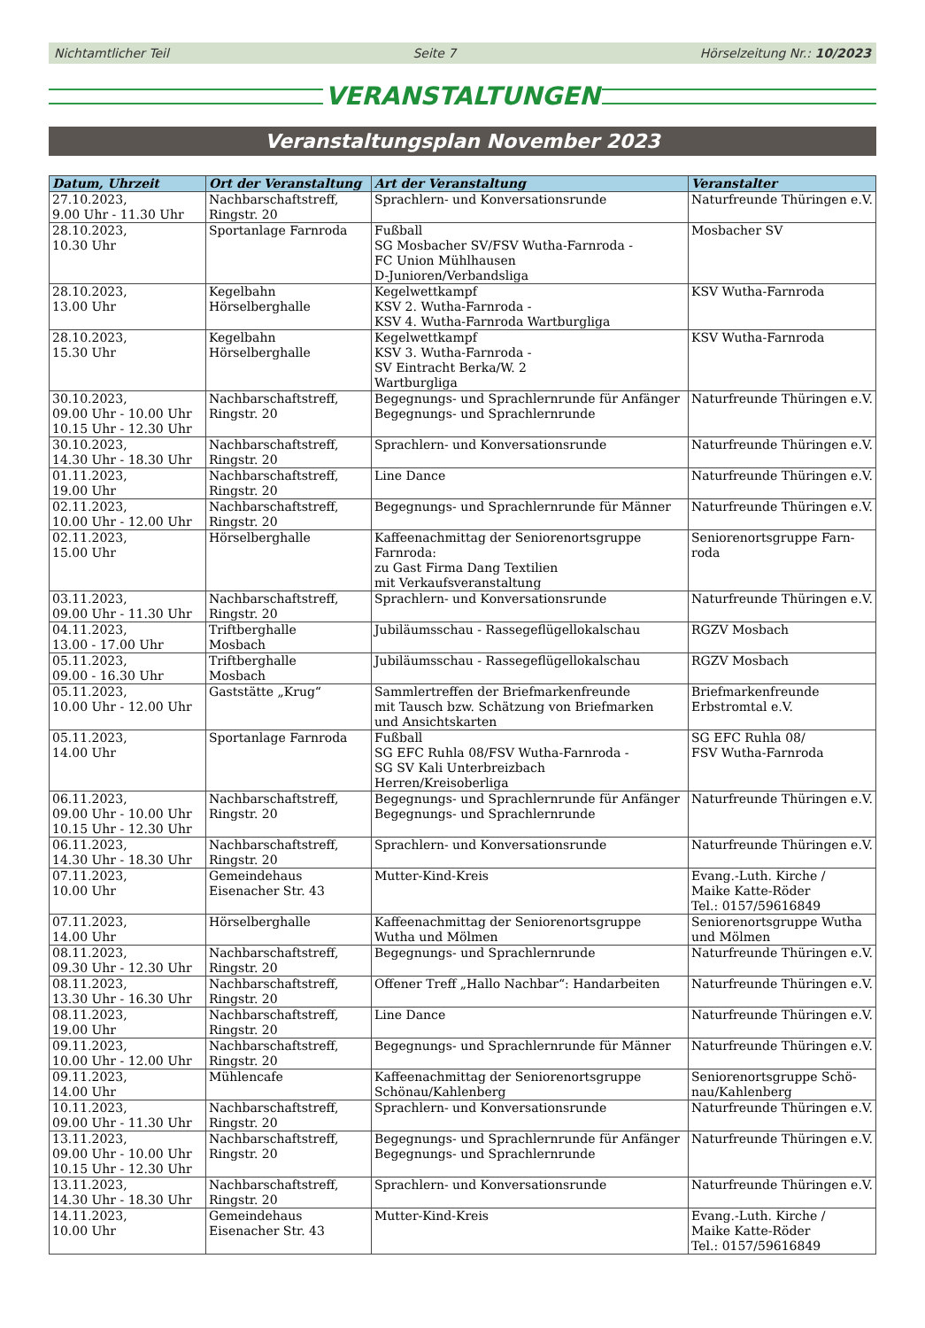Nichtamtlicher Teil Seite 7 Hörselzeitung Nr.: 10/2023
VERANSTALTUNGEN
Veranstaltungsplan November 2023
| Datum, Uhrzeit | Ort der Veranstaltung | Art der Veranstaltung | Veranstalter |
| --- | --- | --- | --- |
| 27.10.2023, 9.00 Uhr - 11.30 Uhr | Nachbarschaftstreff, Ringstr. 20 | Sprachlern- und Konversationsrunde | Naturfreunde Thüringen e.V. |
| 28.10.2023, 10.30 Uhr | Sportanlage Farnroda | Fußball SG Mosbacher SV/FSV Wutha-Farnroda - FC Union Mühlhausen D-Junioren/Verbandsliga | Mosbacher SV |
| 28.10.2023, 13.00 Uhr | Kegelbahn Hörselberghalle | Kegelwettkampf KSV 2. Wutha-Farnroda - KSV 4. Wutha-Farnroda Wartburgliga | KSV Wutha-Farnroda |
| 28.10.2023, 15.30 Uhr | Kegelbahn Hörselberghalle | Kegelwettkampf KSV 3. Wutha-Farnroda - SV Eintracht Berka/W. 2 Wartburgliga | KSV Wutha-Farnroda |
| 30.10.2023, 09.00 Uhr - 10.00 Uhr 10.15 Uhr - 12.30 Uhr | Nachbarschaftstreff, Ringstr. 20 | Begegnungs- und Sprachlernrunde für Anfänger Begegnungs- und Sprachlernrunde | Naturfreunde Thüringen e.V. |
| 30.10.2023, 14.30 Uhr - 18.30 Uhr | Nachbarschaftstreff, Ringstr. 20 | Sprachlern- und Konversationsrunde | Naturfreunde Thüringen e.V. |
| 01.11.2023, 19.00 Uhr | Nachbarschaftstreff, Ringstr. 20 | Line Dance | Naturfreunde Thüringen e.V. |
| 02.11.2023, 10.00 Uhr - 12.00 Uhr | Nachbarschaftstreff, Ringstr. 20 | Begegnungs- und Sprachlernrunde für Männer | Naturfreunde Thüringen e.V. |
| 02.11.2023, 15.00 Uhr | Hörselberghalle | Kaffeenachmittag der Seniorenortsgruppe Farnroda: zu Gast Firma Dang Textilien mit Verkaufsveranstaltung | Seniorenortsgruppe Farn- roda |
| 03.11.2023, 09.00 Uhr - 11.30 Uhr | Nachbarschaftstreff, Ringstr. 20 | Sprachlern- und Konversationsrunde | Naturfreunde Thüringen e.V. |
| 04.11.2023, 13.00 - 17.00 Uhr | Triftberghalle Mosbach | Jubiläumsschau - Rassegeflügellokalschau | RGZV Mosbach |
| 05.11.2023, 09.00 - 16.30 Uhr | Triftberghalle Mosbach | Jubiläumsschau - Rassegeflügellokalschau | RGZV Mosbach |
| 05.11.2023, 10.00 Uhr - 12.00 Uhr | Gaststätte „Krug“ | Sammlertreffen der Briefmarkenfreunde mit Tausch bzw. Schätzung von Briefmarken und Ansichtskarten | Briefmarkenfreunde Erbstromtal e.V. |
| 05.11.2023, 14.00 Uhr | Sportanlage Farnroda | Fußball SG EFC Ruhla 08/FSV Wutha-Farnroda - SG SV Kali Unterbreizbach Herren/Kreisoberliga | SG EFC Ruhla 08/ FSV Wutha-Farnroda |
| 06.11.2023, 09.00 Uhr - 10.00 Uhr 10.15 Uhr - 12.30 Uhr | Nachbarschaftstreff, Ringstr. 20 | Begegnungs- und Sprachlernrunde für Anfänger Begegnungs- und Sprachlernrunde | Naturfreunde Thüringen e.V. |
| 06.11.2023, 14.30 Uhr - 18.30 Uhr | Nachbarschaftstreff, Ringstr. 20 | Sprachlern- und Konversationsrunde | Naturfreunde Thüringen e.V. |
| 07.11.2023, 10.00 Uhr | Gemeindehaus Eisenacher Str. 43 | Mutter-Kind-Kreis | Evang.-Luth. Kirche / Maike Katte-Röder Tel.: 0157/59616849 |
| 07.11.2023, 14.00 Uhr | Hörselberghalle | Kaffeenachmittag der Seniorenortsgruppe Wutha und Mölmen | Seniorenortsgruppe Wutha und Mölmen |
| 08.11.2023, 09.30 Uhr - 12.30 Uhr | Nachbarschaftstreff, Ringstr. 20 | Begegnungs- und Sprachlernrunde | Naturfreunde Thüringen e.V. |
| 08.11.2023, 13.30 Uhr - 16.30 Uhr | Nachbarschaftstreff, Ringstr. 20 | Offener Treff „Hallo Nachbar“: Handarbeiten | Naturfreunde Thüringen e.V. |
| 08.11.2023, 19.00 Uhr | Nachbarschaftstreff, Ringstr. 20 | Line Dance | Naturfreunde Thüringen e.V. |
| 09.11.2023, 10.00 Uhr - 12.00 Uhr | Nachbarschaftstreff, Ringstr. 20 | Begegnungs- und Sprachlernrunde für Männer | Naturfreunde Thüringen e.V. |
| 09.11.2023, 14.00 Uhr | Mühlencafe | Kaffeenachmittag der Seniorenortsgruppe Schönau/Kahlenberg | Seniorenortsgruppe Schö- nau/Kahlenberg |
| 10.11.2023, 09.00 Uhr - 11.30 Uhr | Nachbarschaftstreff, Ringstr. 20 | Sprachlern- und Konversationsrunde | Naturfreunde Thüringen e.V. |
| 13.11.2023, 09.00 Uhr - 10.00 Uhr 10.15 Uhr - 12.30 Uhr | Nachbarschaftstreff, Ringstr. 20 | Begegnungs- und Sprachlernrunde für Anfänger Begegnungs- und Sprachlernrunde | Naturfreunde Thüringen e.V. |
| 13.11.2023, 14.30 Uhr - 18.30 Uhr | Nachbarschaftstreff, Ringstr. 20 | Sprachlern- und Konversationsrunde | Naturfreunde Thüringen e.V. |
| 14.11.2023, 10.00 Uhr | Gemeindehaus Eisenacher Str. 43 | Mutter-Kind-Kreis | Evang.-Luth. Kirche / Maike Katte-Röder Tel.: 0157/59616849 |